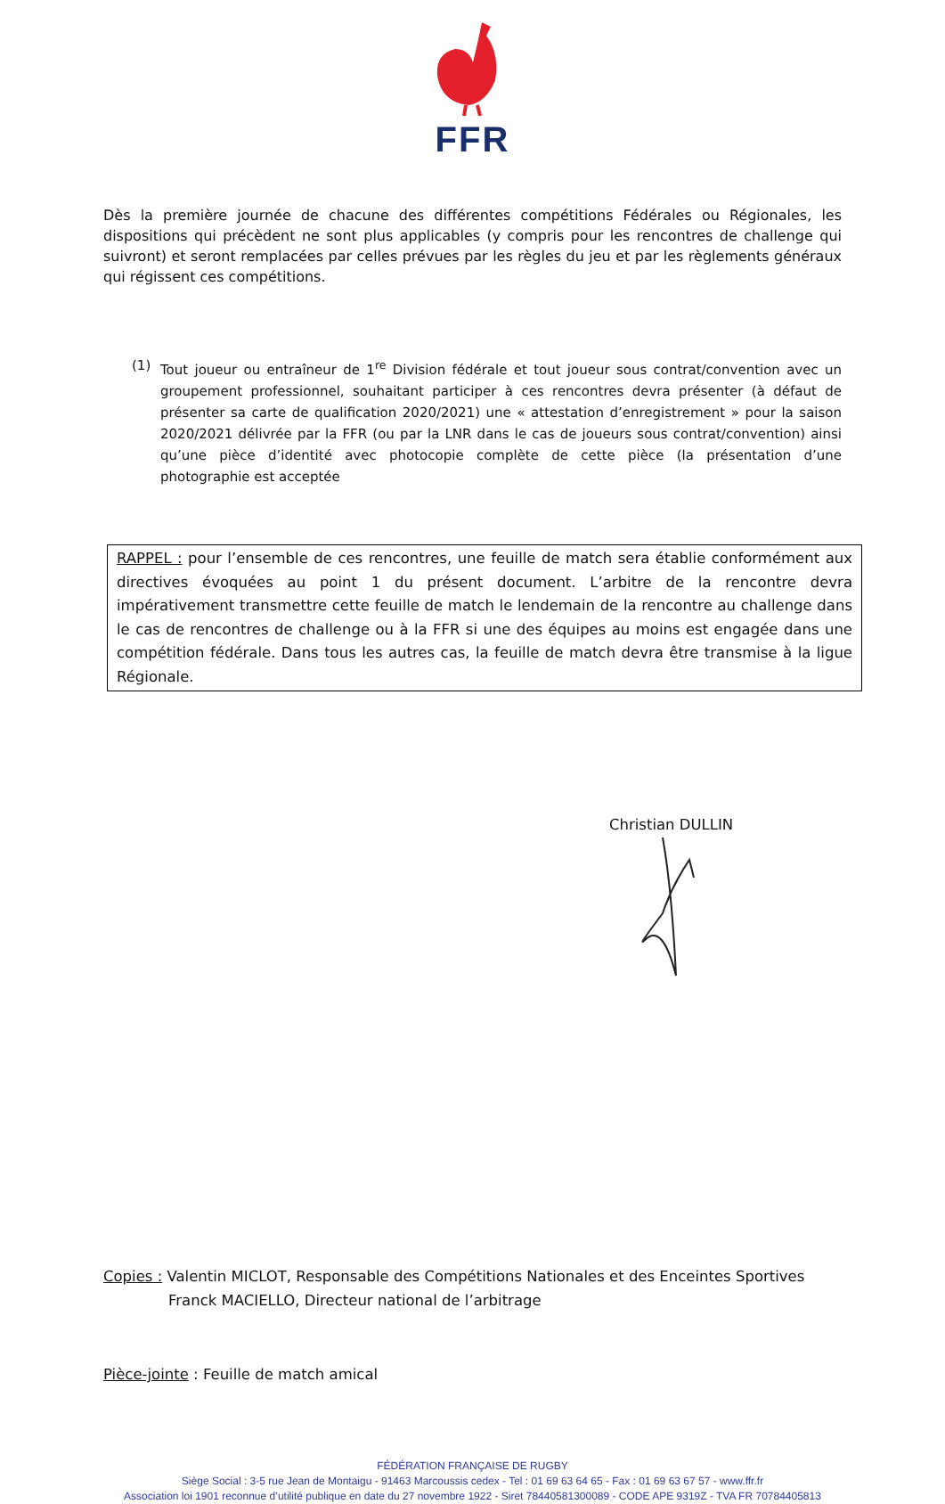FFR
Dès la première journée de chacune des différentes compétitions Fédérales ou Régionales, les dispositions qui précèdent ne sont plus applicables (y compris pour les rencontres de challenge qui suivront) et seront remplacées par celles prévues par les règles du jeu et par les règlements généraux qui régissent ces compétitions.
(1) Tout joueur ou entraîneur de 1<sup>re</sup> Division fédérale et tout joueur sous contrat/convention avec un groupement professionnel, souhaitant participer à ces rencontres devra présenter (à défaut de présenter sa carte de qualification 2020/2021) une « attestation d’enregistrement » pour la saison 2020/2021 délivrée par la FFR (ou par la LNR dans le cas de joueurs sous contrat/convention) ainsi qu’une pièce d’identité avec photocopie complète de cette pièce (la présentation d’une photographie est acceptée
RAPPEL : pour l’ensemble de ces rencontres, une feuille de match sera établie conformément aux directives évoquées au point 1 du présent document. L’arbitre de la rencontre devra impérativement transmettre cette feuille de match le lendemain de la rencontre au challenge dans le cas de rencontres de challenge ou à la FFR si une des équipes au moins est engagée dans une compétition fédérale. Dans tous les autres cas, la feuille de match devra être transmise à la ligue Régionale.
Christian DULLIN
Copies : Valentin MICLOT, Responsable des Compétitions Nationales et des Enceintes Sportives
Franck MACIELLO, Directeur national de l’arbitrage
Pièce-jointe : Feuille de match amical
FÉDÉRATION FRANÇAISE DE RUGBY
Siège Social : 3-5 rue Jean de Montaigu - 91463 Marcoussis cedex - Tel : 01 69 63 64 65 - Fax : 01 69 63 67 57 - www.ffr.fr
Association loi 1901 reconnue d’utilité publique en date du 27 novembre 1922 - Siret 78440581300089 - CODE APE 9319Z - TVA FR 70784405813